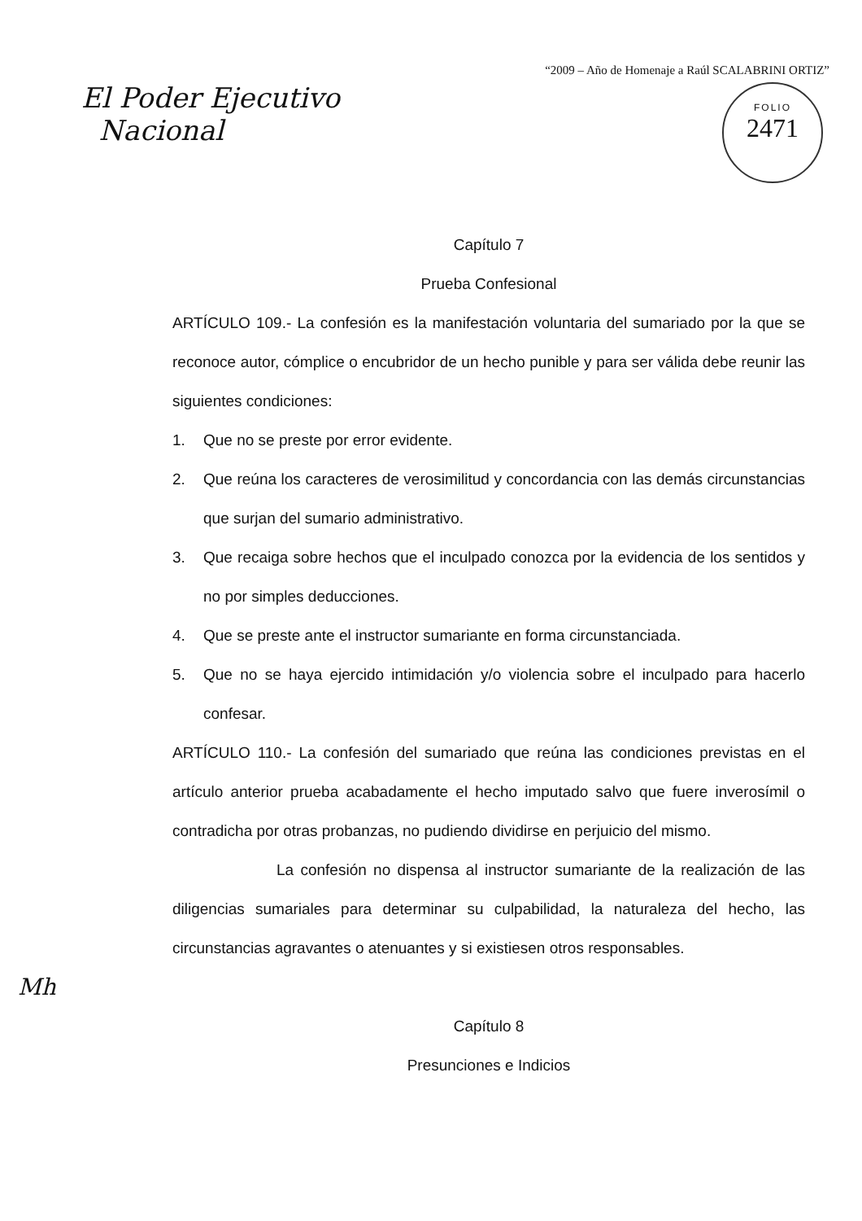El Poder Ejecutivo
Nacional
“2009 – Año de Homenaje a Raúl SCALABRINI ORTIZ”
FOLIO
2471
Capítulo 7
Prueba Confesional
ARTÍCULO 109.- La confesión es la manifestación voluntaria del sumariado por la que se reconoce autor, cómplice o encubridor de un hecho punible y para ser válida debe reunir las siguientes condiciones:
1. Que no se preste por error evidente.
2. Que reúna los caracteres de verosimilitud y concordancia con las demás circunstancias que surjan del sumario administrativo.
3. Que recaiga sobre hechos que el inculpado conozca por la evidencia de los sentidos y no por simples deducciones.
4. Que se preste ante el instructor sumariante en forma circunstanciada.
5. Que no se haya ejercido intimidación y/o violencia sobre el inculpado para hacerlo confesar.
ARTÍCULO 110.- La confesión del sumariado que reúna las condiciones previstas en el artículo anterior prueba acabadamente el hecho imputado salvo que fuere inverosímil o contradicha por otras probanzas, no pudiendo dividirse en perjuicio del mismo.
La confesión no dispensa al instructor sumariante de la realización de las diligencias sumariales para determinar su culpabilidad, la naturaleza del hecho, las circunstancias agravantes o atenuantes y si existiesen otros responsables.
Mh
Capítulo 8
Presunciones e Indicios